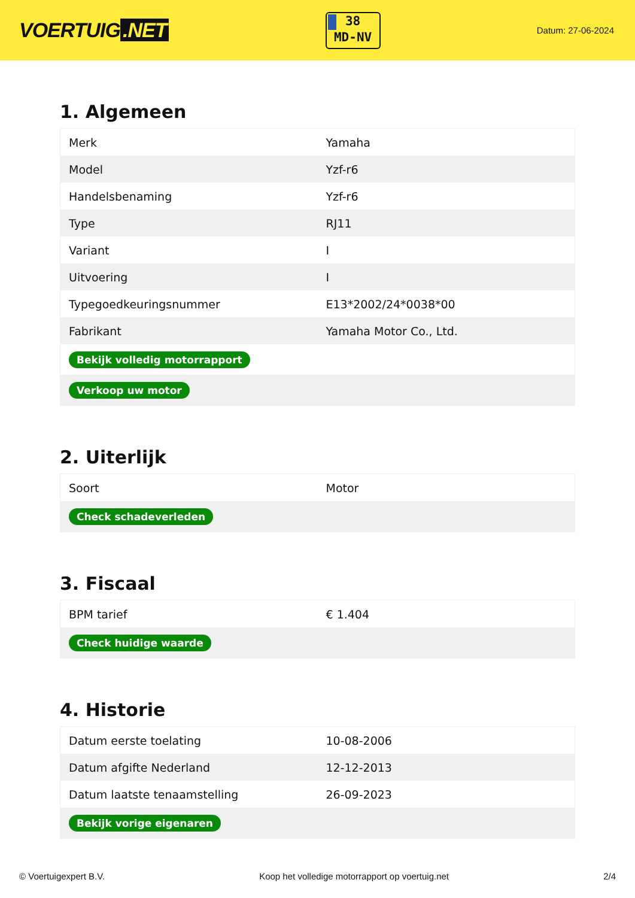VOERTUIG.NET
38
MD-NV
Datum: 27-06-2024
1. Algemeen
| Merk | Yamaha |
| Model | Yzf-r6 |
| Handelsbenaming | Yzf-r6 |
| Type | RJ11 |
| Variant | I |
| Uitvoering | I |
| Typegoedkeuringsnummer | E13*2002/24*0038*00 |
| Fabrikant | Yamaha Motor Co., Ltd. |
| Bekijk volledig motorrapport | |
| Verkoop uw motor | |
2. Uiterlijk
| Soort | Motor |
| Check schadeverleden | |
3. Fiscaal
| BPM tarief | € 1.404 |
| Check huidige waarde | |
4. Historie
| Datum eerste toelating | 10-08-2006 |
| Datum afgifte Nederland | 12-12-2013 |
| Datum laatste tenaamstelling | 26-09-2023 |
| Bekijk vorige eigenaren | |
© Voertuigexpert B.V. Koop het volledige motorrapport op voertuig.net 2/4